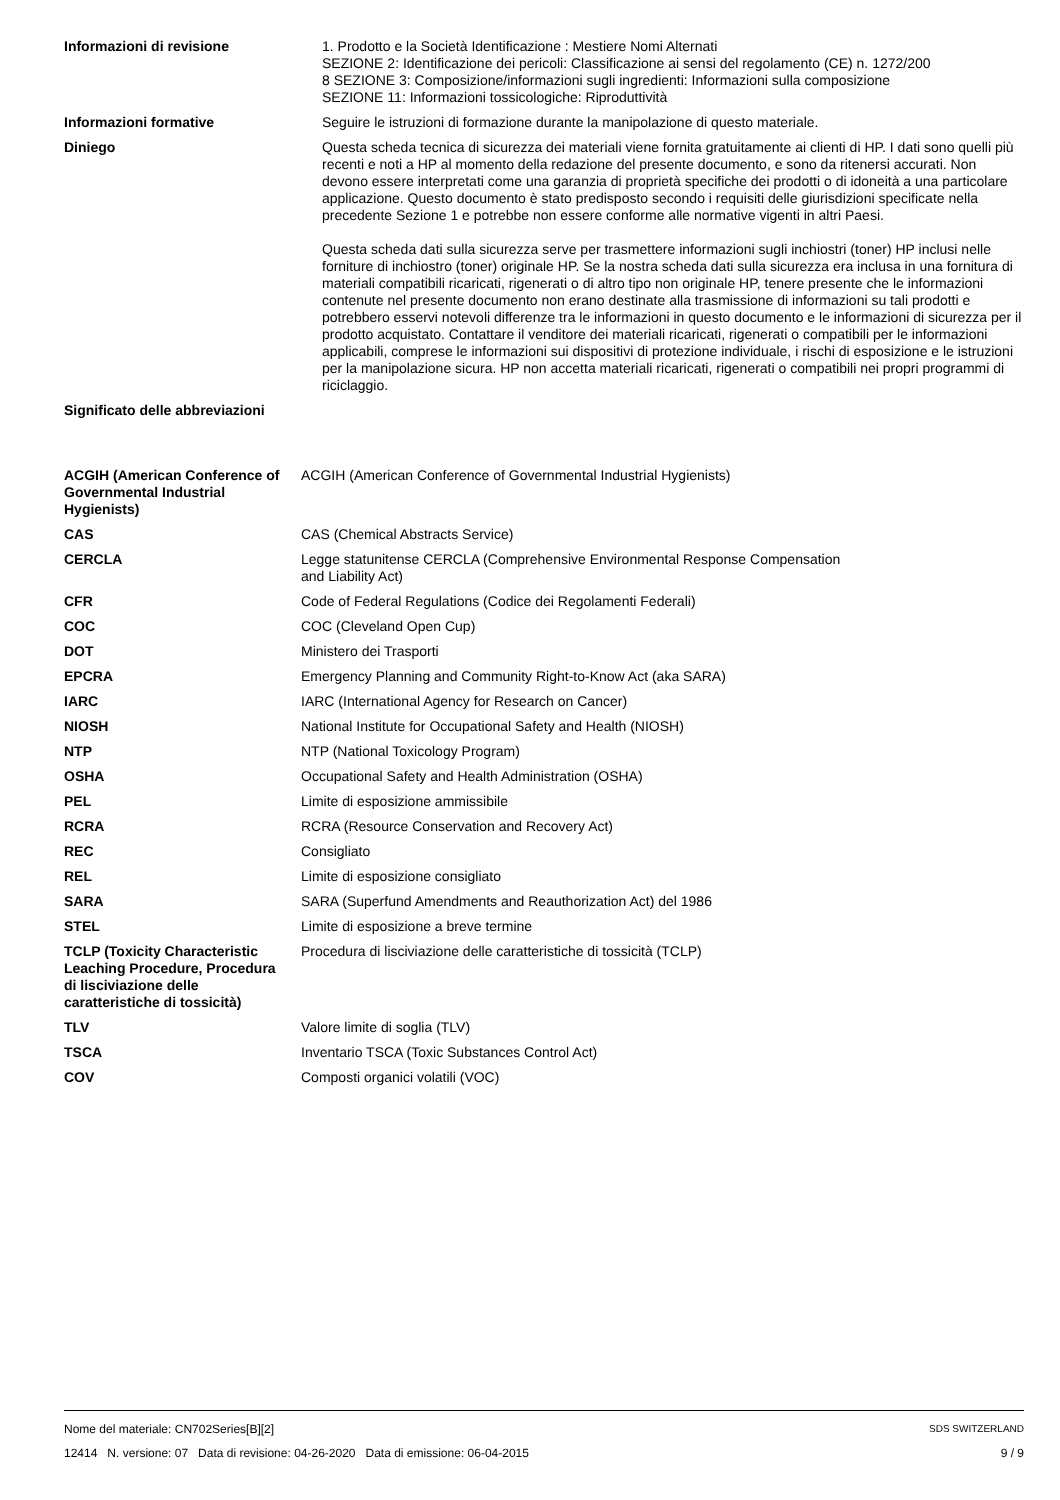| Informazioni di revisione | 1. Prodotto e la Società Identificazione : Mestiere Nomi Alternati SEZIONE 2: Identificazione dei pericoli: Classificazione ai sensi del regolamento (CE) n. 1272/200 8 SEZIONE 3: Composizione/informazioni sugli ingredienti: Informazioni sulla composizione SEZIONE 11: Informazioni tossicologiche: Riproduttività |
| Informazioni formative | Seguire le istruzioni di formazione durante la manipolazione di questo materiale. |
| Diniego | Questa scheda tecnica di sicurezza dei materiali viene fornita gratuitamente ai clienti di HP. I dati sono quelli più recenti e noti a HP al momento della redazione del presente documento, e sono da ritenersi accurati. Non devono essere interpretati come una garanzia di proprietà specifiche dei prodotti o di idoneità a una particolare applicazione. Questo documento è stato predisposto secondo i requisiti delle giurisdizioni specificate nella precedente Sezione 1 e potrebbe non essere conforme alle normative vigenti in altri Paesi. Questa scheda dati sulla sicurezza serve per trasmettere informazioni sugli inchiostri (toner) HP inclusi nelle forniture di inchiostro (toner) originale HP. Se la nostra scheda dati sulla sicurezza era inclusa in una fornitura di materiali compatibili ricaricati, rigenerati o di altro tipo non originale HP, tenere presente che le informazioni contenute nel presente documento non erano destinate alla trasmissione di informazioni su tali prodotti e potrebbero esservi notevoli differenze tra le informazioni in questo documento e le informazioni di sicurezza per il prodotto acquistato. Contattare il venditore dei materiali ricaricati, rigenerati o compatibili per le informazioni applicabili, comprese le informazioni sui dispositivi di protezione individuale, i rischi di esposizione e le istruzioni per la manipolazione sicura. HP non accetta materiali ricaricati, rigenerati o compatibili nei propri programmi di riciclaggio. |
| Significato delle abbreviazioni | |
| ACGIH (American Conference of Governmental Industrial Hygienists) | ACGIH (American Conference of Governmental Industrial Hygienists) |
| CAS | CAS (Chemical Abstracts Service) |
| CERCLA | Legge statunitense CERCLA (Comprehensive Environmental Response Compensation and Liability Act) |
| CFR | Code of Federal Regulations (Codice dei Regolamenti Federali) |
| COC | COC (Cleveland Open Cup) |
| DOT | Ministero dei Trasporti |
| EPCRA | Emergency Planning and Community Right-to-Know Act (aka SARA) |
| IARC | IARC (International Agency for Research on Cancer) |
| NIOSH | National Institute for Occupational Safety and Health (NIOSH) |
| NTP | NTP (National Toxicology Program) |
| OSHA | Occupational Safety and Health Administration (OSHA) |
| PEL | Limite di esposizione ammissibile |
| RCRA | RCRA (Resource Conservation and Recovery Act) |
| REC | Consigliato |
| REL | Limite di esposizione consigliato |
| SARA | SARA (Superfund Amendments and Reauthorization Act) del 1986 |
| STEL | Limite di esposizione a breve termine |
| TCLP (Toxicity Characteristic Leaching Procedure, Procedura di lisciviazione delle caratteristiche di tossicità) | Procedura di lisciviazione delle caratteristiche di tossicità (TCLP) |
| TLV | Valore limite di soglia (TLV) |
| TSCA | Inventario TSCA (Toxic Substances Control Act) |
| COV | Composti organici volatili (VOC) |
Nome del materiale: CN702Series[B][2] SDS SWITZERLAND
12414 N. versione: 07 Data di revisione: 04-26-2020 Data di emissione: 06-04-2015 9 / 9